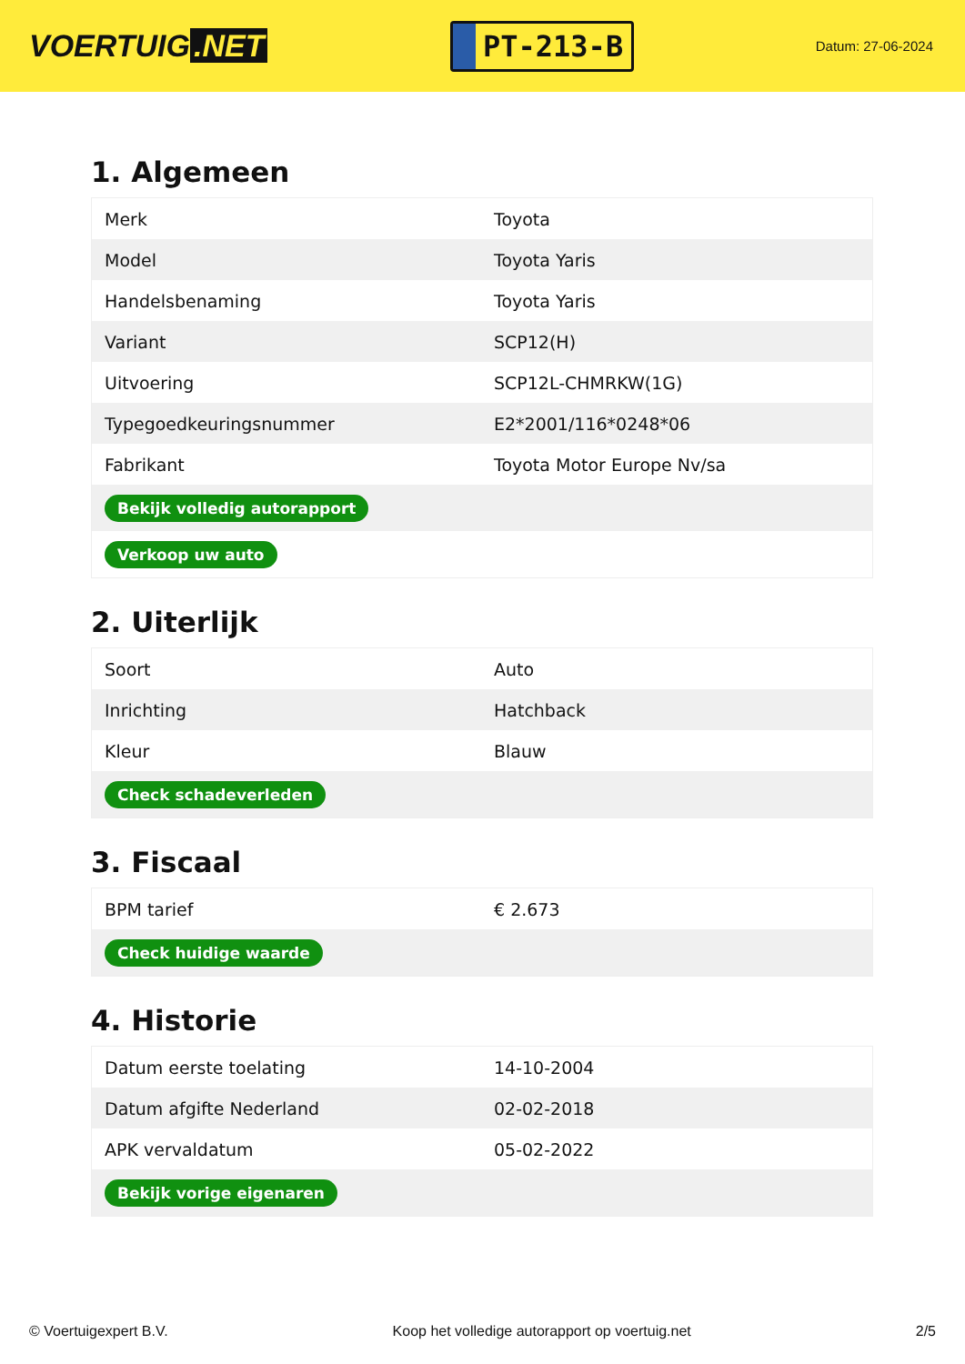VOERTUIG.NET
PT-213-B
Datum: 27-06-2024
1. Algemeen
| Merk | Toyota |
| Model | Toyota Yaris |
| Handelsbenaming | Toyota Yaris |
| Variant | SCP12(H) |
| Uitvoering | SCP12L-CHMRKW(1G) |
| Typegoedkeuringsnummer | E2*2001/116*0248*06 |
| Fabrikant | Toyota Motor Europe Nv/sa |
| Bekijk volledig autorapport | |
| Verkoop uw auto | |
2. Uiterlijk
| Soort | Auto |
| Inrichting | Hatchback |
| Kleur | Blauw |
| Check schadeverleden | |
3. Fiscaal
| BPM tarief | € 2.673 |
| Check huidige waarde | |
4. Historie
| Datum eerste toelating | 14-10-2004 |
| Datum afgifte Nederland | 02-02-2018 |
| APK vervaldatum | 05-02-2022 |
| Bekijk vorige eigenaren | |
© Voertuigexpert B.V. Koop het volledige autorapport op voertuig.net 2/5